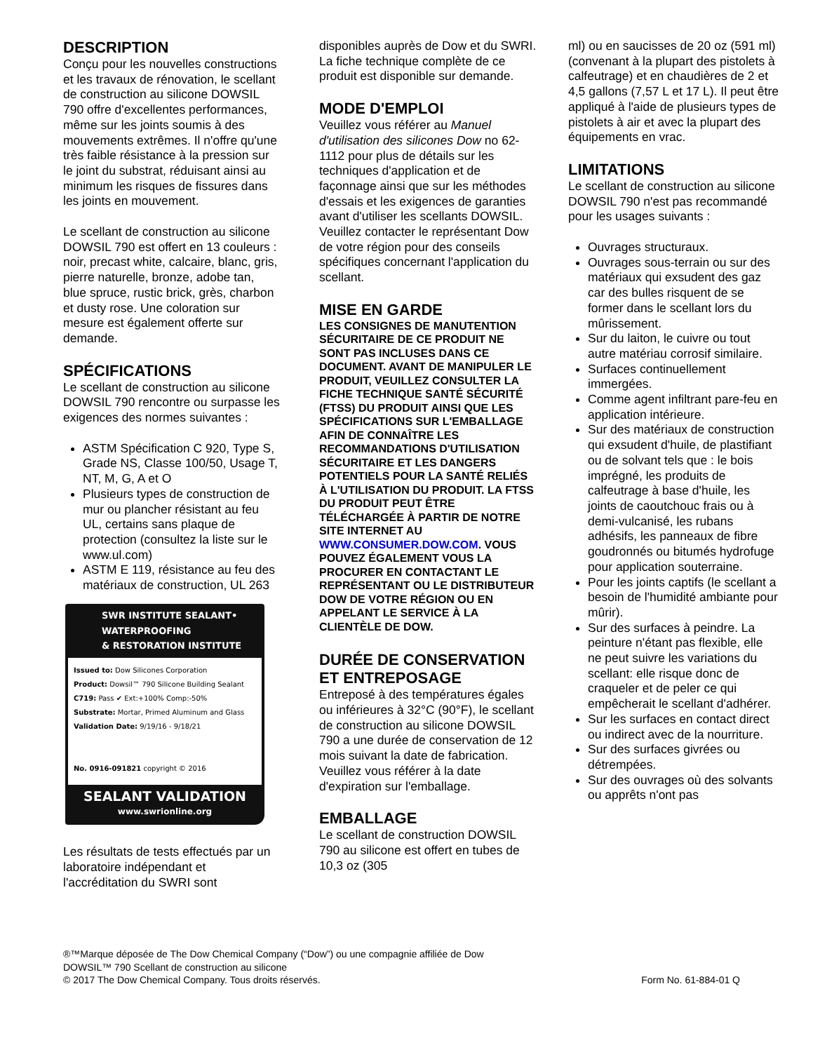DESCRIPTION
Conçu pour les nouvelles constructions et les travaux de rénovation, le scellant de construction au silicone DOWSIL 790 offre d'excellentes performances, même sur les joints soumis à des mouvements extrêmes. Il n'offre qu'une très faible résistance à la pression sur le joint du substrat, réduisant ainsi au minimum les risques de fissures dans les joints en mouvement.
Le scellant de construction au silicone DOWSIL 790 est offert en 13 couleurs : noir, precast white, calcaire, blanc, gris, pierre naturelle, bronze, adobe tan, blue spruce, rustic brick, grès, charbon et dusty rose. Une coloration sur mesure est également offerte sur demande.
SPÉCIFICATIONS
Le scellant de construction au silicone DOWSIL 790 rencontre ou surpasse les exigences des normes suivantes :
ASTM Spécification C 920, Type S, Grade NS, Classe 100/50, Usage T, NT, M, G, A et O
Plusieurs types de construction de mur ou plancher résistant au feu UL, certains sans plaque de protection (consultez la liste sur le www.ul.com)
ASTM E 119, résistance au feu des matériaux de construction, UL 263
SWR INSTITUTE SEALANT• WATERPROOFING
& RESTORATION INSTITUTE
Issued to: Dow Silicones Corporation
Product: Dowsil™ 790 Silicone Building Sealant
C719: Pass ✔ Ext:+100% Comp:-50%
Substrate: Mortar, Primed Aluminum and Glass
Validation Date: 9/19/16 - 9/18/21
No. 0916-091821 copyright © 2016
SEALANT VALIDATION
www.swrionline.org
Les résultats de tests effectués par un laboratoire indépendant et l'accréditation du SWRI sont
disponibles auprès de Dow et du SWRI. La fiche technique complète de ce produit est disponible sur demande.
MODE D'EMPLOI
Veuillez vous référer au Manuel d'utilisation des silicones Dow no 62-1112 pour plus de détails sur les techniques d'application et de façonnage ainsi que sur les méthodes d'essais et les exigences de garanties avant d'utiliser les scellants DOWSIL. Veuillez contacter le représentant Dow de votre région pour des conseils spécifiques concernant l'application du scellant.
MISE EN GARDE
LES CONSIGNES DE MANUTENTION SÉCURITAIRE DE CE PRODUIT NE SONT PAS INCLUSES DANS CE DOCUMENT. AVANT DE MANIPULER LE PRODUIT, VEUILLEZ CONSULTER LA FICHE TECHNIQUE SANTÉ SÉCURITÉ (FTSS) DU PRODUIT AINSI QUE LES SPÉCIFICATIONS SUR L'EMBALLAGE AFIN DE CONNAÎTRE LES RECOMMANDATIONS D'UTILISATION SÉCURITAIRE ET LES DANGERS POTENTIELS POUR LA SANTÉ RELIÉS À L'UTILISATION DU PRODUIT. LA FTSS DU PRODUIT PEUT ÊTRE TÉLÉCHARGÉE À PARTIR DE NOTRE SITE INTERNET AU WWW.CONSUMER.DOW.COM. VOUS POUVEZ ÉGALEMENT VOUS LA PROCURER EN CONTACTANT LE REPRÉSENTANT OU LE DISTRIBUTEUR DOW DE VOTRE RÉGION OU EN APPELANT LE SERVICE À LA CLIENTÈLE DE DOW.
DURÉE DE CONSERVATION ET ENTREPOSAGE
Entreposé à des températures égales ou inférieures à 32°C (90°F), le scellant de construction au silicone DOWSIL 790 a une durée de conservation de 12 mois suivant la date de fabrication. Veuillez vous référer à la date d'expiration sur l'emballage.
EMBALLAGE
Le scellant de construction DOWSIL 790 au silicone est offert en tubes de 10,3 oz (305
ml) ou en saucisses de 20 oz (591 ml) (convenant à la plupart des pistolets à calfeutrage) et en chaudières de 2 et 4,5 gallons (7,57 L et 17 L). Il peut être appliqué à l'aide de plusieurs types de pistolets à air et avec la plupart des équipements en vrac.
LIMITATIONS
Le scellant de construction au silicone DOWSIL 790 n'est pas recommandé pour les usages suivants :
Ouvrages structuraux.
Ouvrages sous-terrain ou sur des matériaux qui exsudent des gaz car des bulles risquent de se former dans le scellant lors du mûrissement.
Sur du laiton, le cuivre ou tout autre matériau corrosif similaire.
Surfaces continuellement immergées.
Comme agent infiltrant pare-feu en application intérieure.
Sur des matériaux de construction qui exsudent d'huile, de plastifiant ou de solvant tels que : le bois imprégné, les produits de calfeutrage à base d'huile, les joints de caoutchouc frais ou à demi-vulcanisé, les rubans adhésifs, les panneaux de fibre goudronnés ou bitumés hydrofuge pour application souterraine.
Pour les joints captifs (le scellant a besoin de l'humidité ambiante pour mûrir).
Sur des surfaces à peindre. La peinture n'étant pas flexible, elle ne peut suivre les variations du scellant: elle risque donc de craqueler et de peler ce qui empêcherait le scellant d'adhérer.
Sur les surfaces en contact direct ou indirect avec de la nourriture.
Sur des surfaces givrées ou détrempées.
Sur des ouvrages où des solvants ou apprêts n'ont pas
®™Marque déposée de The Dow Chemical Company (“Dow”) ou une compagnie affiliée de Dow
DOWSIL™ 790 Scellant de construction au silicone
© 2017 The Dow Chemical Company. Tous droits réservés. Form No. 61-884-01 Q